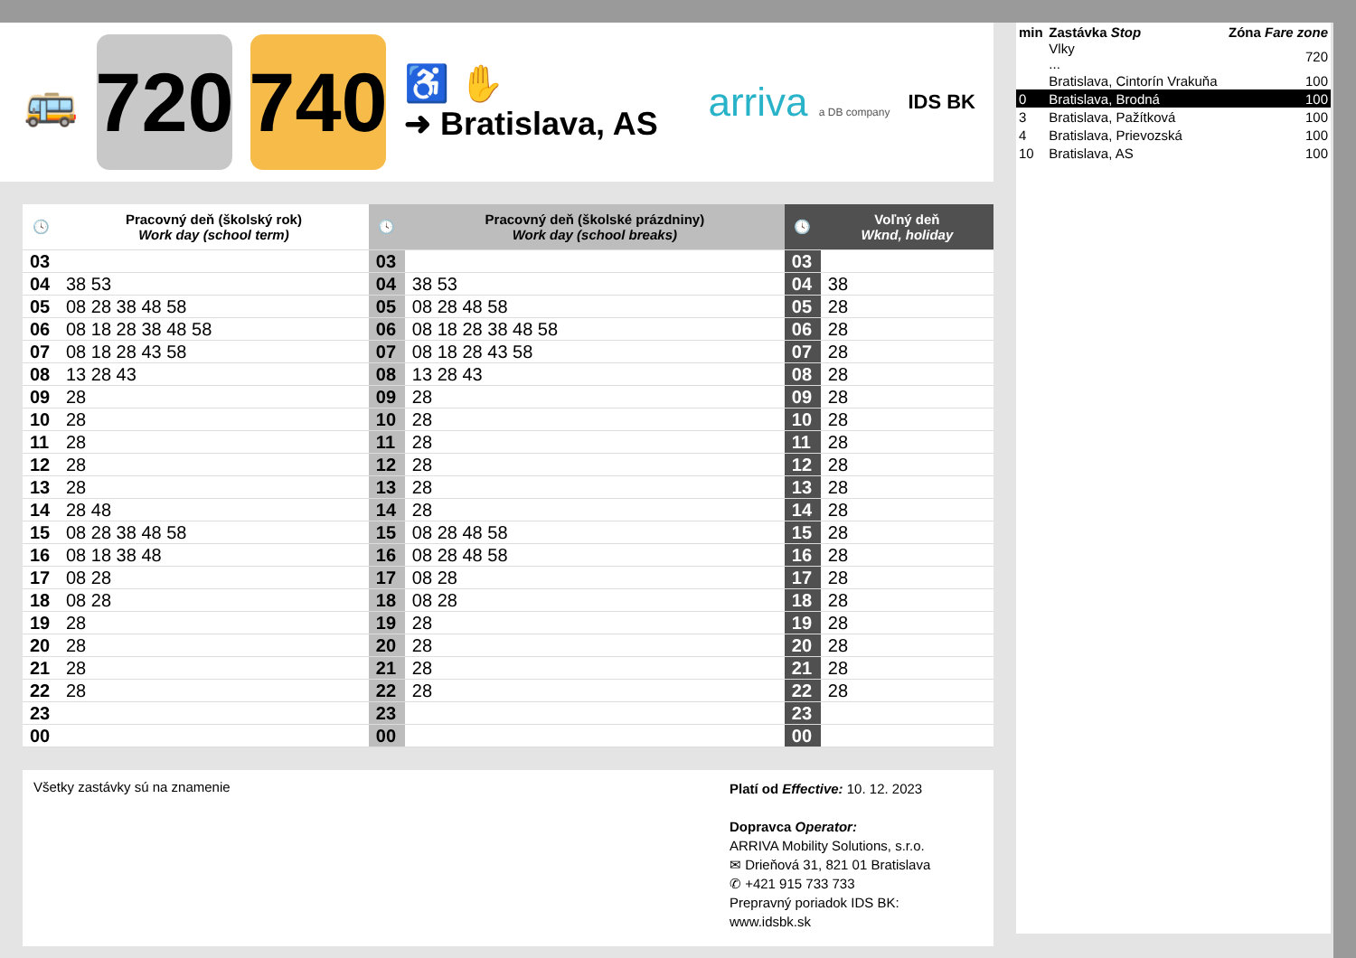🚌
720
740
♿ ✋
➜ Bratislava, AS
arriva a DB company
IDS BK
| 🕓 | Pracovný deň (školský rok) Work day (school term) | 🕓 | Pracovný deň (školské prázdniny) Work day (school breaks) | 🕓 | Voľný deň Wknd, holiday |
| --- | --- | --- | --- | --- | --- |
| 03 | | 03 | | 03 | |
| 04 | 38 53 | 04 | 38 53 | 04 | 38 |
| 05 | 08 28 38 48 58 | 05 | 08 28 48 58 | 05 | 28 |
| 06 | 08 18 28 38 48 58 | 06 | 08 18 28 38 48 58 | 06 | 28 |
| 07 | 08 18 28 43 58 | 07 | 08 18 28 43 58 | 07 | 28 |
| 08 | 13 28 43 | 08 | 13 28 43 | 08 | 28 |
| 09 | 28 | 09 | 28 | 09 | 28 |
| 10 | 28 | 10 | 28 | 10 | 28 |
| 11 | 28 | 11 | 28 | 11 | 28 |
| 12 | 28 | 12 | 28 | 12 | 28 |
| 13 | 28 | 13 | 28 | 13 | 28 |
| 14 | 28 48 | 14 | 28 | 14 | 28 |
| 15 | 08 28 38 48 58 | 15 | 08 28 48 58 | 15 | 28 |
| 16 | 08 18 38 48 | 16 | 08 28 48 58 | 16 | 28 |
| 17 | 08 28 | 17 | 08 28 | 17 | 28 |
| 18 | 08 28 | 18 | 08 28 | 18 | 28 |
| 19 | 28 | 19 | 28 | 19 | 28 |
| 20 | 28 | 20 | 28 | 20 | 28 |
| 21 | 28 | 21 | 28 | 21 | 28 |
| 22 | 28 | 22 | 28 | 22 | 28 |
| 23 | | 23 | | 23 | |
| 00 | | 00 | | 00 | |
Všetky zastávky sú na znamenie
Platí od Effective: 10. 12. 2023
Dopravca Operator:
ARRIVA Mobility Solutions, s.r.o.
✉ Drieňová 31, 821 01 Bratislava
✆ +421 915 733 733
Prepravný poriadok IDS BK:
www.idsbk.sk
| min | Zastávka Stop | Zóna Fare zone |
| | Vlky ... | 720 |
| | Bratislava, Cintorín Vrakuňa | 100 |
| 0 | Bratislava, Brodná | 100 |
| 3 | Bratislava, Pažítková | 100 |
| 4 | Bratislava, Prievozská | 100 |
| 10 | Bratislava, AS | 100 |